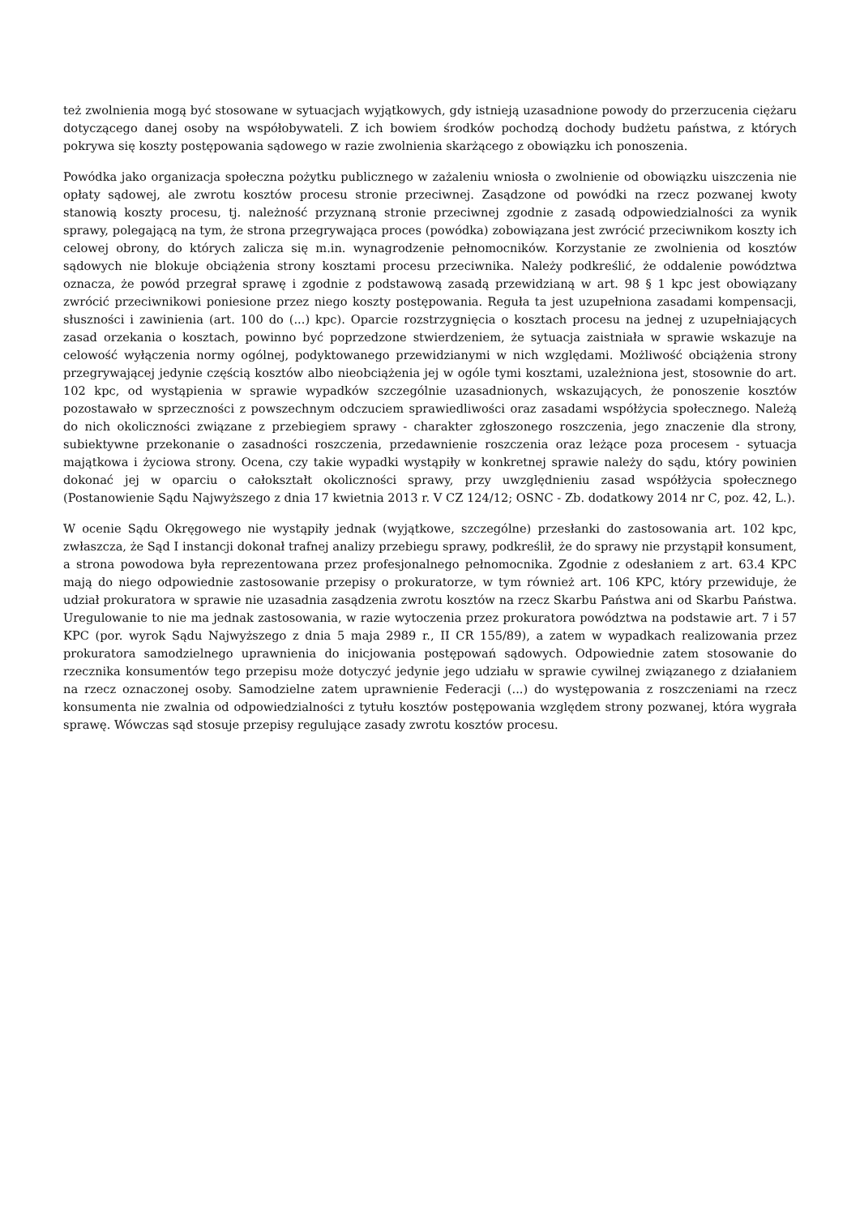też zwolnienia mogą być stosowane w sytuacjach wyjątkowych, gdy istnieją uzasadnione powody do przerzucenia ciężaru dotyczącego danej osoby na współobywateli. Z ich bowiem środków pochodzą dochody budżetu państwa, z których pokrywa się koszty postępowania sądowego w razie zwolnienia skarżącego z obowiązku ich ponoszenia.
Powódka jako organizacja społeczna pożytku publicznego w zażaleniu wniosła o zwolnienie od obowiązku uiszczenia nie opłaty sądowej, ale zwrotu kosztów procesu stronie przeciwnej. Zasądzone od powódki na rzecz pozwanej kwoty stanowią koszty procesu, tj. należność przyznaną stronie przeciwnej zgodnie z zasadą odpowiedzialności za wynik sprawy, polegającą na tym, że strona przegrywająca proces (powódka) zobowiązana jest zwrócić przeciwnikom koszty ich celowej obrony, do których zalicza się m.in. wynagrodzenie pełnomocników. Korzystanie ze zwolnienia od kosztów sądowych nie blokuje obciążenia strony kosztami procesu przeciwnika. Należy podkreślić, że oddalenie powództwa oznacza, że powód przegrał sprawę i zgodnie z podstawową zasadą przewidzianą w art. 98 § 1 kpc jest obowiązany zwrócić przeciwnikowi poniesione przez niego koszty postępowania. Reguła ta jest uzupełniona zasadami kompensacji, słuszności i zawinienia (art. 100 do (...) kpc). Oparcie rozstrzygnięcia o kosztach procesu na jednej z uzupełniających zasad orzekania o kosztach, powinno być poprzedzone stwierdzeniem, że sytuacja zaistniała w sprawie wskazuje na celowość wyłączenia normy ogólnej, podyktowanego przewidzianymi w nich względami. Możliwość obciążenia strony przegrywającej jedynie częścią kosztów albo nieobciążenia jej w ogóle tymi kosztami, uzależniona jest, stosownie do art. 102 kpc, od wystąpienia w sprawie wypadków szczególnie uzasadnionych, wskazujących, że ponoszenie kosztów pozostawało w sprzeczności z powszechnym odczuciem sprawiedliwości oraz zasadami współżycia społecznego. Należą do nich okoliczności związane z przebiegiem sprawy - charakter zgłoszonego roszczenia, jego znaczenie dla strony, subiektywne przekonanie o zasadności roszczenia, przedawnienie roszczenia oraz leżące poza procesem - sytuacja majątkowa i życiowa strony. Ocena, czy takie wypadki wystąpiły w konkretnej sprawie należy do sądu, który powinien dokonać jej w oparciu o całokształt okoliczności sprawy, przy uwzględnieniu zasad współżycia społecznego (Postanowienie Sądu Najwyższego z dnia 17 kwietnia 2013 r. V CZ 124/12; OSNC - Zb. dodatkowy 2014 nr C, poz. 42, L.).
W ocenie Sądu Okręgowego nie wystąpiły jednak (wyjątkowe, szczególne) przesłanki do zastosowania art. 102 kpc, zwłaszcza, że Sąd I instancji dokonał trafnej analizy przebiegu sprawy, podkreślił, że do sprawy nie przystąpił konsument, a strona powodowa była reprezentowana przez profesjonalnego pełnomocnika. Zgodnie z odesłaniem z art. 63.4 KPC mają do niego odpowiednie zastosowanie przepisy o prokuratorze, w tym również art. 106 KPC, który przewiduje, że udział prokuratora w sprawie nie uzasadnia zasądzenia zwrotu kosztów na rzecz Skarbu Państwa ani od Skarbu Państwa. Uregulowanie to nie ma jednak zastosowania, w razie wytoczenia przez prokuratora powództwa na podstawie art. 7 i 57 KPC (por. wyrok Sądu Najwyższego z dnia 5 maja 2989 r., II CR 155/89), a zatem w wypadkach realizowania przez prokuratora samodzielnego uprawnienia do inicjowania postępowań sądowych. Odpowiednie zatem stosowanie do rzecznika konsumentów tego przepisu może dotyczyć jedynie jego udziału w sprawie cywilnej związanego z działaniem na rzecz oznaczonej osoby. Samodzielne zatem uprawnienie Federacji (...) do występowania z roszczeniami na rzecz konsumenta nie zwalnia od odpowiedzialności z tytułu kosztów postępowania względem strony pozwanej, która wygrała sprawę. Wówczas sąd stosuje przepisy regulujące zasady zwrotu kosztów procesu.